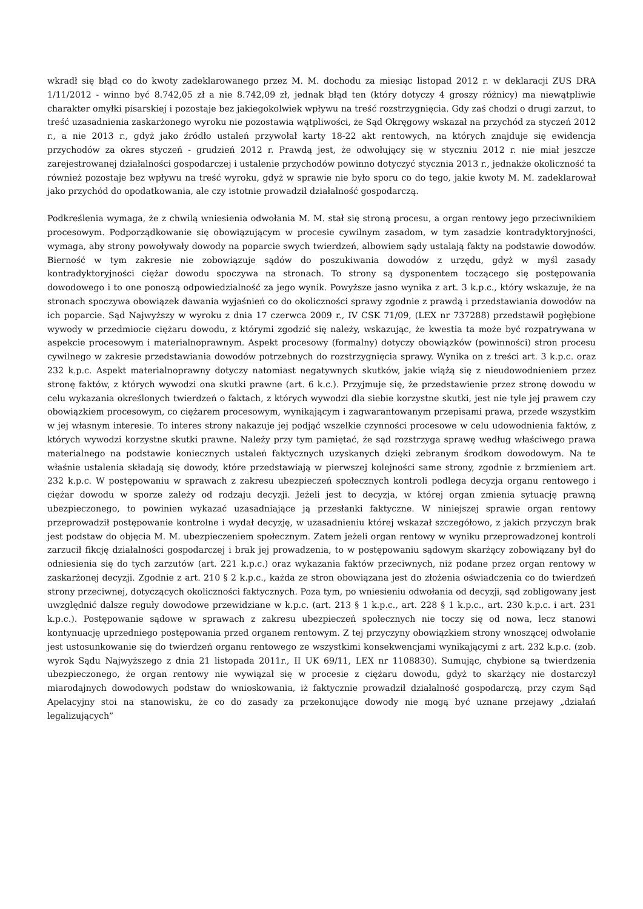wkradł się błąd co do kwoty zadeklarowanego przez M. M. dochodu za miesiąc listopad 2012 r. w deklaracji ZUS DRA 1/11/2012 - winno być 8.742,05 zł a nie 8.742,09 zł, jednak błąd ten (który dotyczy 4 groszy różnicy) ma niewątpliwie charakter omyłki pisarskiej i pozostaje bez jakiegokolwiek wpływu na treść rozstrzygnięcia. Gdy zaś chodzi o drugi zarzut, to treść uzasadnienia zaskarżonego wyroku nie pozostawia wątpliwości, że Sąd Okręgowy wskazał na przychód za styczeń 2012 r., a nie 2013 r., gdyż jako źródło ustaleń przywołał karty 18-22 akt rentowych, na których znajduje się ewidencja przychodów za okres styczeń - grudzień 2012 r. Prawdą jest, że odwołujący się w styczniu 2012 r. nie miał jeszcze zarejestrowanej działalności gospodarczej i ustalenie przychodów powinno dotyczyć stycznia 2013 r., jednakże okoliczność ta również pozostaje bez wpływu na treść wyroku, gdyż w sprawie nie było sporu co do tego, jakie kwoty M. M. zadeklarował jako przychód do opodatkowania, ale czy istotnie prowadził działalność gospodarczą.
Podkreślenia wymaga, że z chwilą wniesienia odwołania M. M. stał się stroną procesu, a organ rentowy jego przeciwnikiem procesowym. Podporządkowanie się obowiązującym w procesie cywilnym zasadom, w tym zasadzie kontradyktoryjności, wymaga, aby strony powoływały dowody na poparcie swych twierdzeń, albowiem sądy ustalają fakty na podstawie dowodów. Bierność w tym zakresie nie zobowiązuje sądów do poszukiwania dowodów z urzędu, gdyż w myśl zasady kontradyktoryjności ciężar dowodu spoczywa na stronach. To strony są dysponentem toczącego się postępowania dowodowego i to one ponoszą odpowiedzialność za jego wynik. Powyższe jasno wynika z art. 3 k.p.c., który wskazuje, że na stronach spoczywa obowiązek dawania wyjaśnień co do okoliczności sprawy zgodnie z prawdą i przedstawiania dowodów na ich poparcie. Sąd Najwyższy w wyroku z dnia 17 czerwca 2009 r., IV CSK 71/09, (LEX nr 737288) przedstawił pogłębione wywody w przedmiocie ciężaru dowodu, z którymi zgodzić się należy, wskazując, że kwestia ta może być rozpatrywana w aspekcie procesowym i materialnoprawnym. Aspekt procesowy (formalny) dotyczy obowiązków (powinności) stron procesu cywilnego w zakresie przedstawiania dowodów potrzebnych do rozstrzygnięcia sprawy. Wynika on z treści art. 3 k.p.c. oraz 232 k.p.c. Aspekt materialnoprawny dotyczy natomiast negatywnych skutków, jakie wiążą się z nieudowodnieniem przez stronę faktów, z których wywodzi ona skutki prawne (art. 6 k.c.). Przyjmuje się, że przedstawienie przez stronę dowodu w celu wykazania określonych twierdzeń o faktach, z których wywodzi dla siebie korzystne skutki, jest nie tyle jej prawem czy obowiązkiem procesowym, co ciężarem procesowym, wynikającym i zagwarantowanym przepisami prawa, przede wszystkim w jej własnym interesie. To interes strony nakazuje jej podjąć wszelkie czynności procesowe w celu udowodnienia faktów, z których wywodzi korzystne skutki prawne. Należy przy tym pamiętać, że sąd rozstrzyga sprawę według właściwego prawa materialnego na podstawie koniecznych ustaleń faktycznych uzyskanych dzięki zebranym środkom dowodowym. Na te właśnie ustalenia składają się dowody, które przedstawiają w pierwszej kolejności same strony, zgodnie z brzmieniem art. 232 k.p.c. W postępowaniu w sprawach z zakresu ubezpieczeń społecznych kontroli podlega decyzja organu rentowego i ciężar dowodu w sporze zależy od rodzaju decyzji. Jeżeli jest to decyzja, w której organ zmienia sytuację prawną ubezpieczonego, to powinien wykazać uzasadniające ją przesłanki faktyczne. W niniejszej sprawie organ rentowy przeprowadził postępowanie kontrolne i wydał decyzję, w uzasadnieniu której wskazał szczegółowo, z jakich przyczyn brak jest podstaw do objęcia M. M. ubezpieczeniem społecznym. Zatem jeżeli organ rentowy w wyniku przeprowadzonej kontroli zarzucił fikcję działalności gospodarczej i brak jej prowadzenia, to w postępowaniu sądowym skarżący zobowiązany był do odniesienia się do tych zarzutów (art. 221 k.p.c.) oraz wykazania faktów przeciwnych, niż podane przez organ rentowy w zaskarżonej decyzji. Zgodnie z art. 210 § 2 k.p.c., każda ze stron obowiązana jest do złożenia oświadczenia co do twierdzeń strony przeciwnej, dotyczących okoliczności faktycznych. Poza tym, po wniesieniu odwołania od decyzji, sąd zobligowany jest uwzględnić dalsze reguły dowodowe przewidziane w k.p.c. (art. 213 § 1 k.p.c., art. 228 § 1 k.p.c., art. 230 k.p.c. i art. 231 k.p.c.). Postępowanie sądowe w sprawach z zakresu ubezpieczeń społecznych nie toczy się od nowa, lecz stanowi kontynuację uprzedniego postępowania przed organem rentowym. Z tej przyczyny obowiązkiem strony wnoszącej odwołanie jest ustosunkowanie się do twierdzeń organu rentowego ze wszystkimi konsekwencjami wynikającymi z art. 232 k.p.c. (zob. wyrok Sądu Najwyższego z dnia 21 listopada 2011r., II UK 69/11, LEX nr 1108830). Sumując, chybione są twierdzenia ubezpieczonego, że organ rentowy nie wywiązał się w procesie z ciężaru dowodu, gdyż to skarżący nie dostarczył miarodajnych dowodowych podstaw do wnioskowania, iż faktycznie prowadził działalność gospodarczą, przy czym Sąd Apelacyjny stoi na stanowisku, że co do zasady za przekonujące dowody nie mogą być uznane przejawy „działań legalizujących”